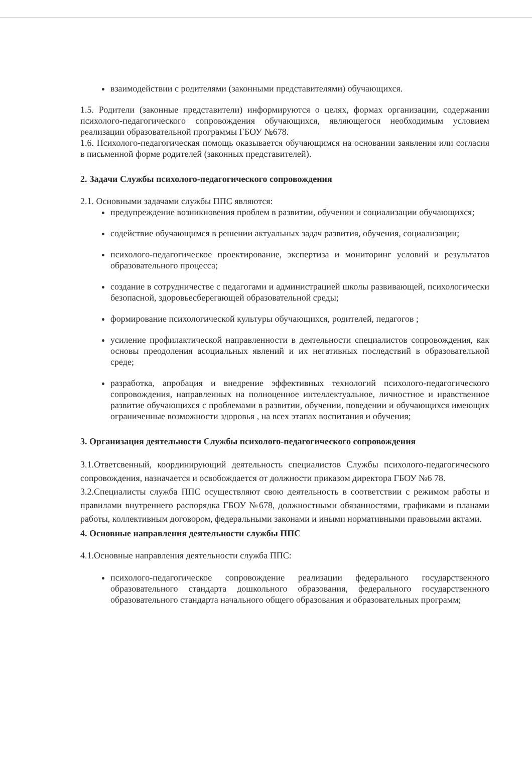взаимодействии с родителями (законными представителями) обучающихся.
1.5. Родители (законные представители) информируются о целях, формах организации, содержании психолого-педагогического сопровождения обучающихся, являющегося необходимым условием реализации образовательной программы ГБОУ №678.
1.6. Психолого-педагогическая помощь оказывается обучающимся на основании заявления или согласия в письменной форме родителей (законных представителей).
2. Задачи Службы психолого-педагогического сопровождения
2.1. Основными задачами службы ППС являются:
предупреждение возникновения проблем в развитии, обучении и социализации обучающихся;
содействие обучающимся в решении актуальных задач развития, обучения, социализации;
психолого-педагогическое проектирование, экспертиза и мониторинг условий и результатов образовательного процесса;
создание в сотрудничестве с педагогами и администрацией школы развивающей, психологически безопасной, здоровьесберегающей образовательной среды;
формирование психологической культуры обучающихся, родителей, педагогов ;
усиление профилактической направленности в деятельности специалистов сопровождения, как основы преодоления асоциальных явлений и их негативных последствий в образовательной среде;
разработка, апробация и внедрение эффективных технологий психолого-педагогического сопровождения, направленных на полноценное интеллектуальное, личностное и нравственное развитие обучающихся с проблемами в развитии, обучении, поведении и обучающихся имеющих ограниченные возможности здоровья , на всех этапах воспитания и обучения;
3. Организация деятельности Службы психолого-педагогического сопровождения
3.1.Ответсвенный, координирующий деятельность специалистов Службы психолого-педагогического сопровождения, назначается и освобождается от должности приказом директора ГБОУ №6 78.
3.2.Специалисты служба ППС осуществляют свою деятельность в соответствии с режимом работы и правилами внутреннего распорядка ГБОУ №678, должностными обязанностями, графиками и планами работы, коллективным договором, федеральными законами и иными нормативными правовыми актами.
4. Основные направления деятельности службы ППС
4.1.Основные направления деятельности служба ППС:
психолого-педагогическое сопровождение реализации федерального государственного образовательного стандарта дошкольного образования, федерального государственного образовательного стандарта начального общего образования и образовательных программ;